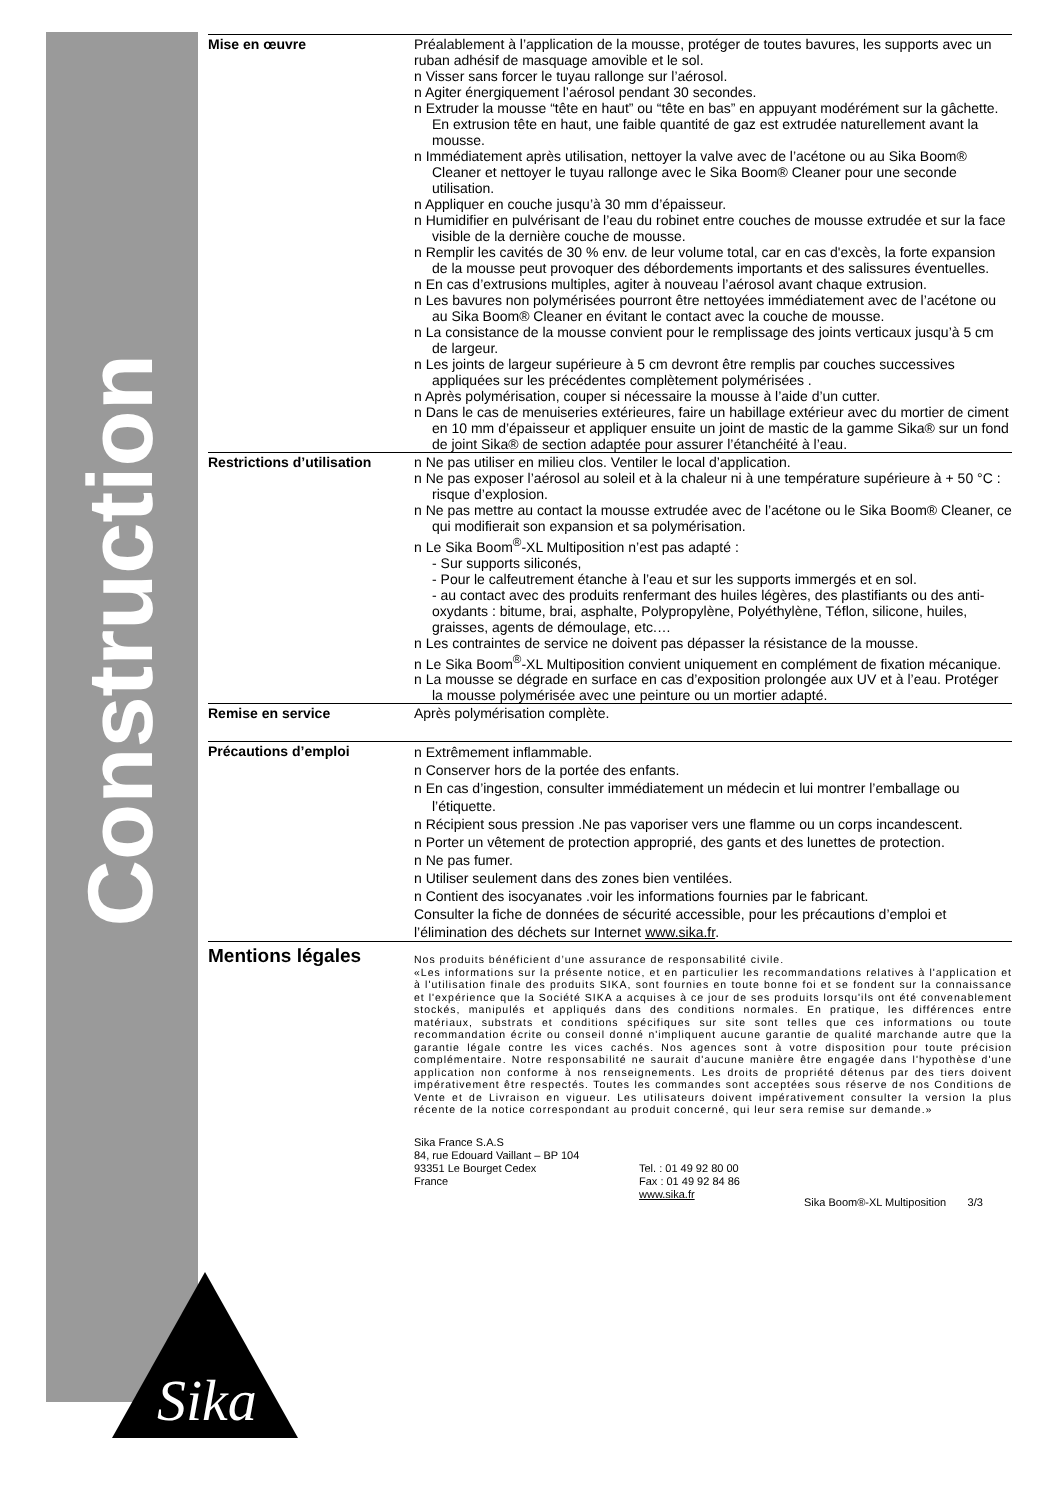Construction
Sika
®
Mise en œuvre Préalablement à l’application de la mousse, protéger de toutes bavures, les supports avec un ruban adhésif de masquage amovible et le sol.
n Visser sans forcer le tuyau rallonge sur l’aérosol.
n Agiter énergiquement l’aérosol pendant 30 secondes.
n Extruder la mousse “tête en haut” ou “tête en bas” en appuyant modérément sur la gâchette. En extrusion tête en haut, une faible quantité de gaz est extrudée naturellement avant la mousse.
n Immédiatement après utilisation, nettoyer la valve avec de l’acétone ou au Sika Boom® Cleaner et nettoyer le tuyau rallonge avec le Sika Boom® Cleaner pour une seconde utilisation.
n Appliquer en couche jusqu’à 30 mm d’épaisseur.
n Humidifier en pulvérisant de l’eau du robinet entre couches de mousse extrudée et sur la face visible de la dernière couche de mousse.
n Remplir les cavités de 30 % env. de leur volume total, car en cas d'excès, la forte expansion de la mousse peut provoquer des débordements importants et des salissures éventuelles.
n En cas d’extrusions multiples, agiter à nouveau l’aérosol avant chaque extrusion.
n Les bavures non polymérisées pourront être nettoyées immédiatement avec de l’acétone ou au Sika Boom® Cleaner en évitant le contact avec la couche de mousse.
n La consistance de la mousse convient pour le remplissage des joints verticaux jusqu’à 5 cm de largeur.
n Les joints de largeur supérieure à 5 cm devront être remplis par couches successives appliquées sur les précédentes complètement polymérisées .
n Après polymérisation, couper si nécessaire la mousse à l’aide d’un cutter.
n Dans le cas de menuiseries extérieures, faire un habillage extérieur avec du mortier de ciment en 10 mm d’épaisseur et appliquer ensuite un joint de mastic de la gamme Sika® sur un fond de joint Sika® de section adaptée pour assurer l’étanchéité à l’eau.
Restrictions d’utilisation
n Ne pas utiliser en milieu clos. Ventiler le local d’application.
n Ne pas exposer l’aérosol au soleil et à la chaleur ni à une température supérieure à + 50 °C : risque d’explosion.
n Ne pas mettre au contact la mousse extrudée avec de l’acétone ou le Sika Boom® Cleaner, ce qui modifierait son expansion et sa polymérisation.
n Le Sika Boom<sup>®</sup>-XL Multiposition n’est pas adapté :
- Sur supports siliconés,
- Pour le calfeutrement étanche à l’eau et sur les supports immergés et en sol.
- au contact avec des produits renfermant des huiles légères, des plastifiants ou des anti-oxydants : bitume, brai, asphalte, Polypropylène, Polyéthylène, Téflon, silicone, huiles, graisses, agents de démoulage, etc.…
n Les contraintes de service ne doivent pas dépasser la résistance de la mousse.
n Le Sika Boom<sup>®</sup>-XL Multiposition convient uniquement en complément de fixation mécanique.
n La mousse se dégrade en surface en cas d’exposition prolongée aux UV et à l’eau. Protéger la mousse polymérisée avec une peinture ou un mortier adapté.
Remise en service Après polymérisation complète.
Précautions d’emploi
n Extrêmement inflammable.
n Conserver hors de la portée des enfants.
n En cas d’ingestion, consulter immédiatement un médecin et lui montrer l’emballage ou l’étiquette.
n Récipient sous pression .Ne pas vaporiser vers une flamme ou un corps incandescent.
n Porter un vêtement de protection approprié, des gants et des lunettes de protection.
n Ne pas fumer.
n Utiliser seulement dans des zones bien ventilées.
n Contient des isocyanates .voir les informations fournies par le fabricant.
Consulter la fiche de données de sécurité accessible, pour les précautions d’emploi et l’élimination des déchets sur Internet www.sika.fr.
Mentions légales
Nos produits bénéficient d’une assurance de responsabilité civile.
«Les informations sur la présente notice, et en particulier les recommandations relatives à l'application et à l'utilisation finale des produits SIKA, sont fournies en toute bonne foi et se fondent sur la connaissance et l'expérience que la Société SIKA a acquises à ce jour de ses produits lorsqu'ils ont été convenablement stockés, manipulés et appliqués dans des conditions normales. En pratique, les différences entre matériaux, substrats et conditions spécifiques sur site sont telles que ces informations ou toute recommandation écrite ou conseil donné n'impliquent aucune garantie de qualité marchande autre que la garantie légale contre les vices cachés. Nos agences sont à votre disposition pour toute précision complémentaire. Notre responsabilité ne saurait d'aucune manière être engagée dans l'hypothèse d'une application non conforme à nos renseignements. Les droits de propriété détenus par des tiers doivent impérativement être respectés. Toutes les commandes sont acceptées sous réserve de nos Conditions de Vente et de Livraison en vigueur. Les utilisateurs doivent impérativement consulter la version la plus récente de la notice correspondant au produit concerné, qui leur sera remise sur demande.»
Sika France S.A.S
84, rue Edouard Vaillant – BP 104
93351 Le Bourget Cedex
France
Tel. : 01 49 92 80 00
Fax : 01 49 92 84 86
www.sika.fr
Sika Boom®-XL Multiposition 3/3